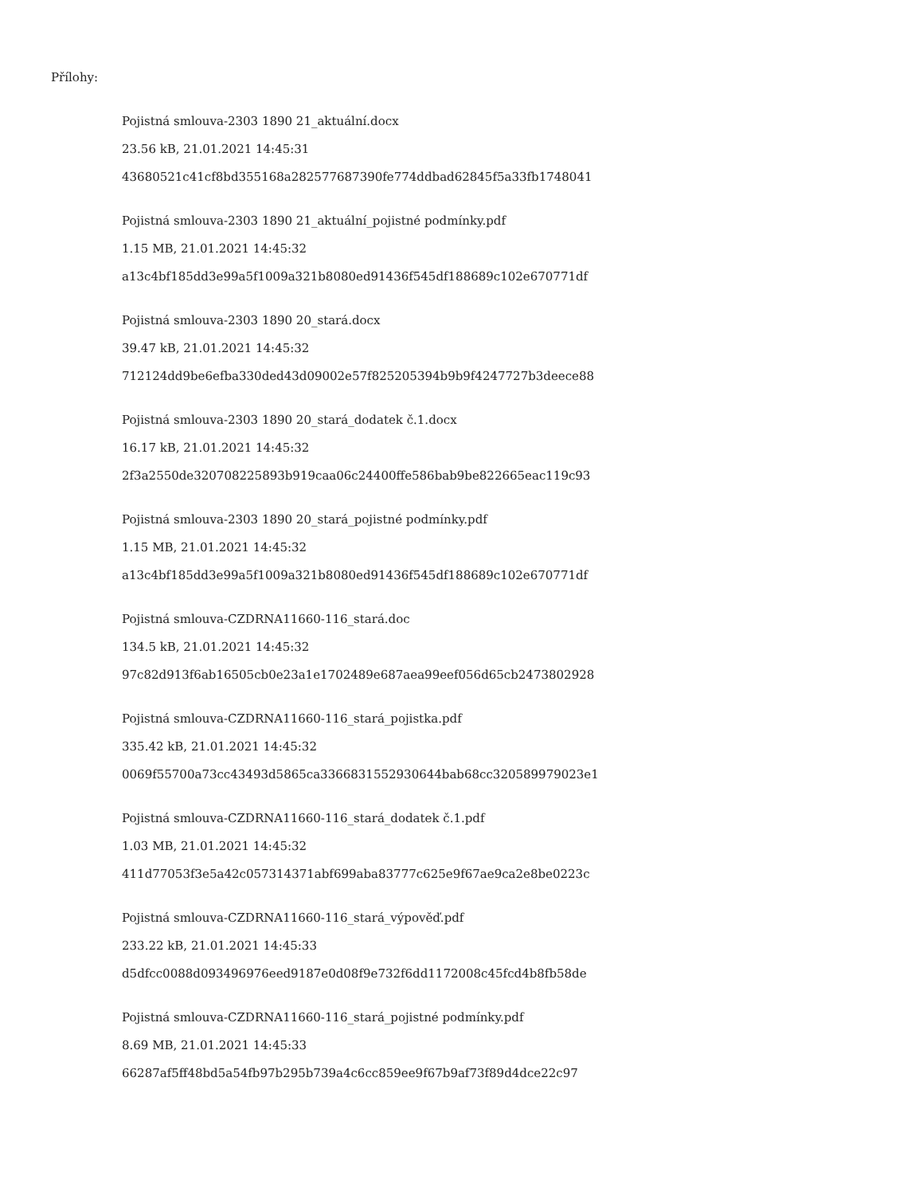Přílohy:
Pojistná smlouva-2303 1890 21_aktuální.docx
23.56 kB, 21.01.2021 14:45:31
43680521c41cf8bd355168a282577687390fe774ddbad62845f5a33fb1748041
Pojistná smlouva-2303 1890 21_aktuální_pojistné podmínky.pdf
1.15 MB, 21.01.2021 14:45:32
a13c4bf185dd3e99a5f1009a321b8080ed91436f545df188689c102e670771df
Pojistná smlouva-2303 1890 20_stará.docx
39.47 kB, 21.01.2021 14:45:32
712124dd9be6efba330ded43d09002e57f825205394b9b9f4247727b3deece88
Pojistná smlouva-2303 1890 20_stará_dodatek č.1.docx
16.17 kB, 21.01.2021 14:45:32
2f3a2550de320708225893b919caa06c24400ffe586bab9be822665eac119c93
Pojistná smlouva-2303 1890 20_stará_pojistné podmínky.pdf
1.15 MB, 21.01.2021 14:45:32
a13c4bf185dd3e99a5f1009a321b8080ed91436f545df188689c102e670771df
Pojistná smlouva-CZDRNA11660-116_stará.doc
134.5 kB, 21.01.2021 14:45:32
97c82d913f6ab16505cb0e23a1e1702489e687aea99eef056d65cb2473802928
Pojistná smlouva-CZDRNA11660-116_stará_pojistka.pdf
335.42 kB, 21.01.2021 14:45:32
0069f55700a73cc43493d5865ca3366831552930644bab68cc320589979023e1
Pojistná smlouva-CZDRNA11660-116_stará_dodatek č.1.pdf
1.03 MB, 21.01.2021 14:45:32
411d77053f3e5a42c057314371abf699aba83777c625e9f67ae9ca2e8be0223c
Pojistná smlouva-CZDRNA11660-116_stará_výpověď.pdf
233.22 kB, 21.01.2021 14:45:33
d5dfcc0088d093496976eed9187e0d08f9e732f6dd1172008c45fcd4b8fb58de
Pojistná smlouva-CZDRNA11660-116_stará_pojistné podmínky.pdf
8.69 MB, 21.01.2021 14:45:33
66287af5ff48bd5a54fb97b295b739a4c6cc859ee9f67b9af73f89d4dce22c97